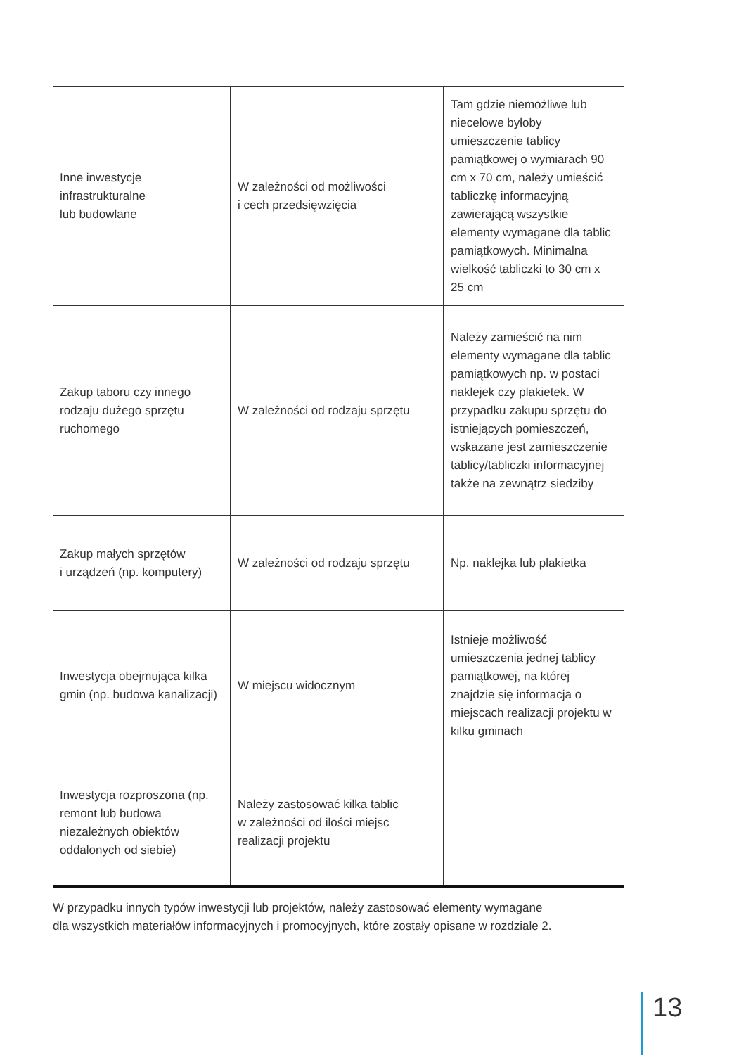| Inne inwestycje infrastrukturalne lub budowlane | W zależności od możliwości i cech przedsięwzięcia | Tam gdzie niemożliwe lub niecelowe byłoby umieszczenie tablicy pamiątkowej o wymiarach 90 cm x 70 cm, należy umieścić tabliczkę informacyjną zawierającą wszystkie elementy wymagane dla tablic pamiątkowych. Minimalna wielkość tabliczki to 30 cm x 25 cm |
| Zakup taboru czy innego rodzaju dużego sprzętu ruchomego | W zależności od rodzaju sprzętu | Należy zamieścić na nim elementy wymagane dla tablic pamiątkowych np. w postaci naklejek czy plakietek. W przypadku zakupu sprzętu do istniejących pomieszczeń, wskazane jest zamieszczenie tablicy/tabliczki informacyjnej także na zewnątrz siedziby |
| Zakup małych sprzętów i urządzeń (np. komputery) | W zależności od rodzaju sprzętu | Np. naklejka lub plakietka |
| Inwestycja obejmująca kilka gmin (np. budowa kanalizacji) | W miejscu widocznym | Istnieje możliwość umieszczenia jednej tablicy pamiątkowej, na której znajdzie się informacja o miejscach realizacji projektu w kilku gminach |
| Inwestycja rozproszona (np. remont lub budowa niezależnych obiektów oddalonych od siebie) | Należy zastosować kilka tablic w zależności od ilości miejsc realizacji projektu | |
W przypadku innych typów inwestycji lub projektów, należy zastosować elementy wymagane
dla wszystkich materiałów informacyjnych i promocyjnych, które zostały opisane w rozdziale 2.
13